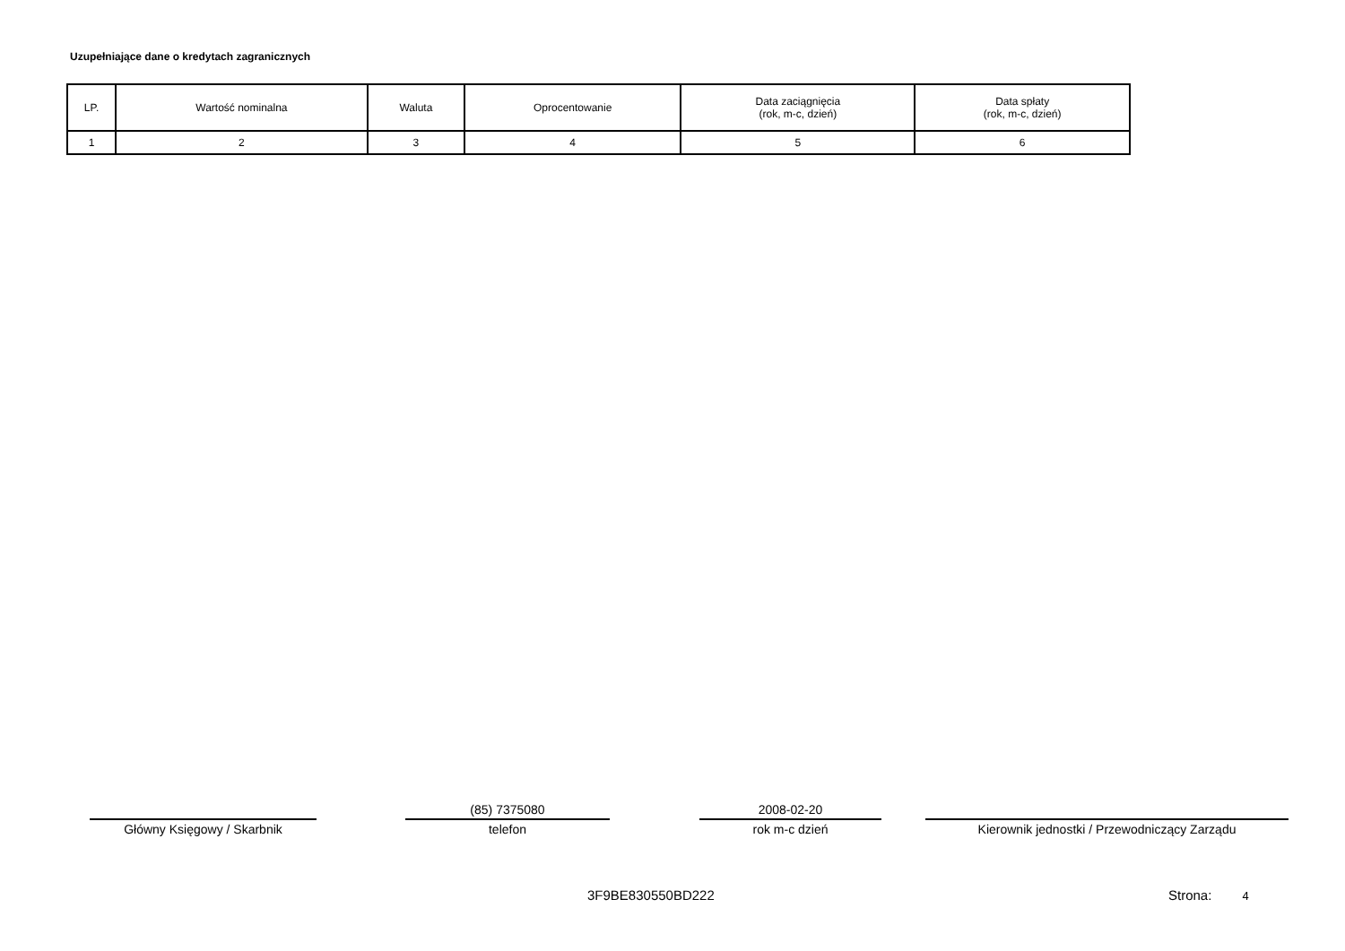Uzupełniające dane o kredytach zagranicznych
| LP. | Wartość nominalna | Waluta | Oprocentowanie | Data zaciągnięcia (rok, m-c, dzień) | Data spłaty (rok, m-c, dzień) |
| --- | --- | --- | --- | --- | --- |
| 1 | 2 | 3 | 4 | 5 | 6 |
Główny Księgowy / Skarbnik
(85) 7375080
telefon
2008-02-20
rok m-c dzień
Kierownik jednostki / Przewodniczący Zarządu
3F9BE830550BD222 Strona: 4